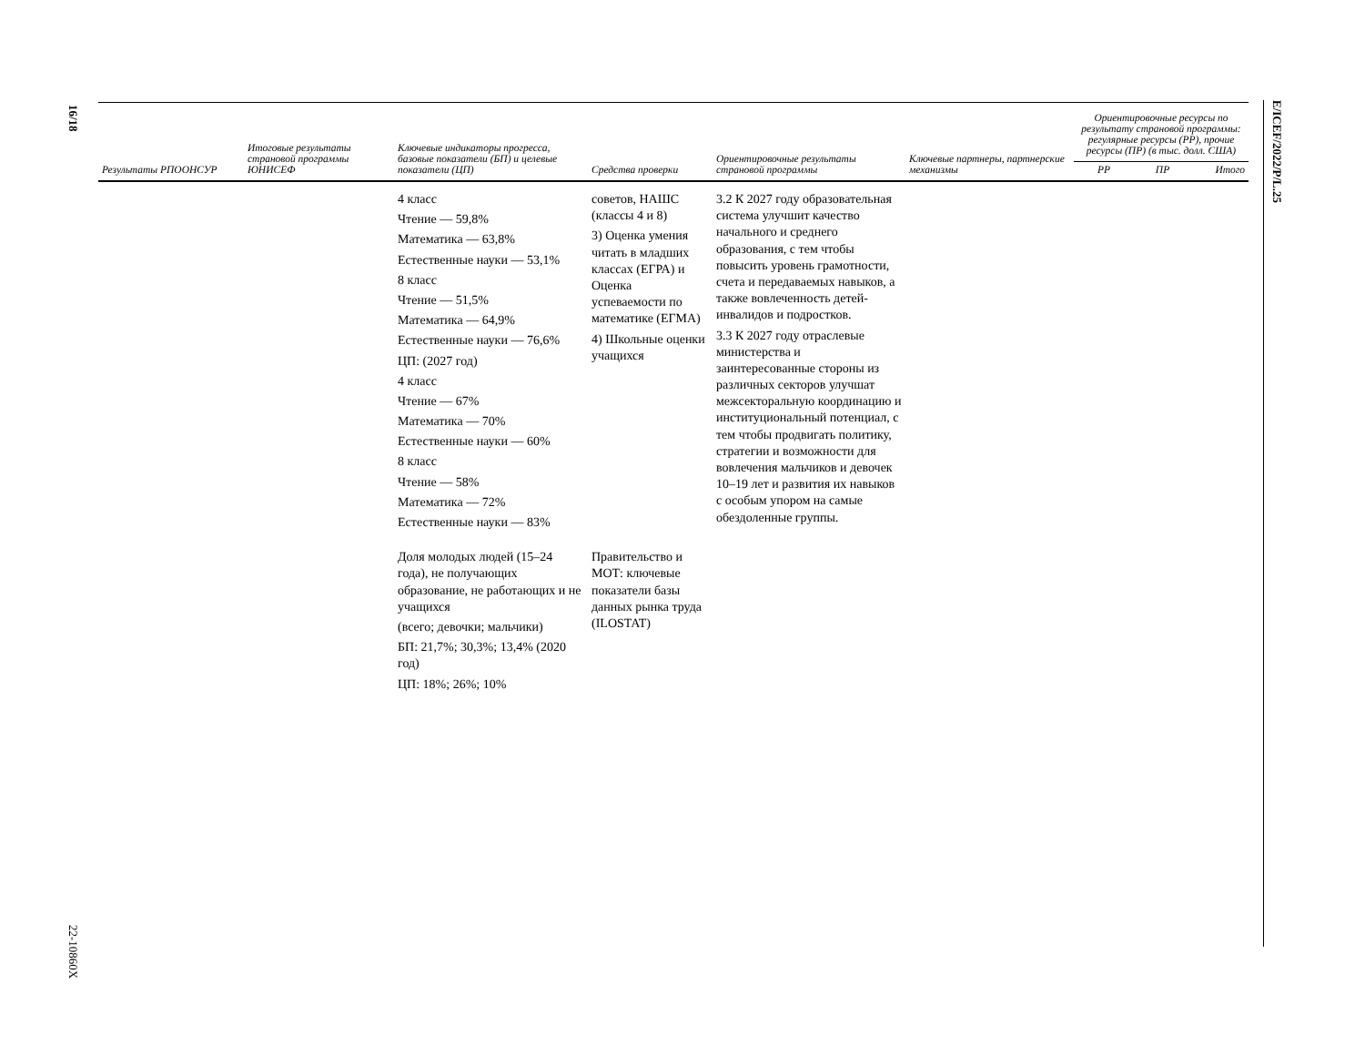16/18
22-10860X
E/ICEF/2022/P/L.25
| Результаты РПООНСУР | Итоговые результаты страновой программы ЮНИСЕФ | Ключевые индикаторы прогресса, базовые показатели (БП) и целевые показатели (ЦП) | Средства проверки | Ориентировочные результаты страновой программы | Ключевые партнеры, партнерские механизмы | Ориентировочные ресурсы по результату страновой программы: регулярные ресурсы (РР), прочие ресурсы (ПР) (в тыс. долл. США) | | |
| --- | --- | --- | --- | --- | --- | --- | --- | --- |
| | | | | | | РР | ПР | Итого |
| | | 4 класс Чтение — 59,8% Математика — 63,8% Естественные науки — 53,1% 8 класс Чтение — 51,5% Математика — 64,9% Естественные науки — 76,6% ЦП: (2027 год) 4 класс Чтение — 67% Математика — 70% Естественные науки — 60% 8 класс Чтение — 58% Математика — 72% Естественные науки — 83% | советов, НАШС (классы 4 и 8) 3) Оценка умения читать в младших классах (ЕГРА) и Оценка успеваемости по математике (ЕГМА) 4) Школьные оценки учащихся | 3.2 К 2027 году образовательная система улучшит качество начального и среднего образования, с тем чтобы повысить уровень грамотности, счета и передаваемых навыков, а также вовлеченность детей-инвалидов и подростков. 3.3 К 2027 году отраслевые министерства и заинтересованные стороны из различных секторов улучшат межсекторальную координацию и институциональный потенциал, с тем чтобы продвигать политику, стратегии и возможности для вовлечения мальчиков и девочек 10–19 лет и развития их навыков с особым упором на самые обездоленные группы. | | | | |
| | | Доля молодых людей (15–24 года), не получающих образование, не работающих и не учащихся (всего; девочки; мальчики) БП: 21,7%; 30,3%; 13,4% (2020 год) ЦП: 18%; 26%; 10% | Правительство и МОТ: ключевые показатели базы данных рынка труда (ILOSTAT) | | | | | |